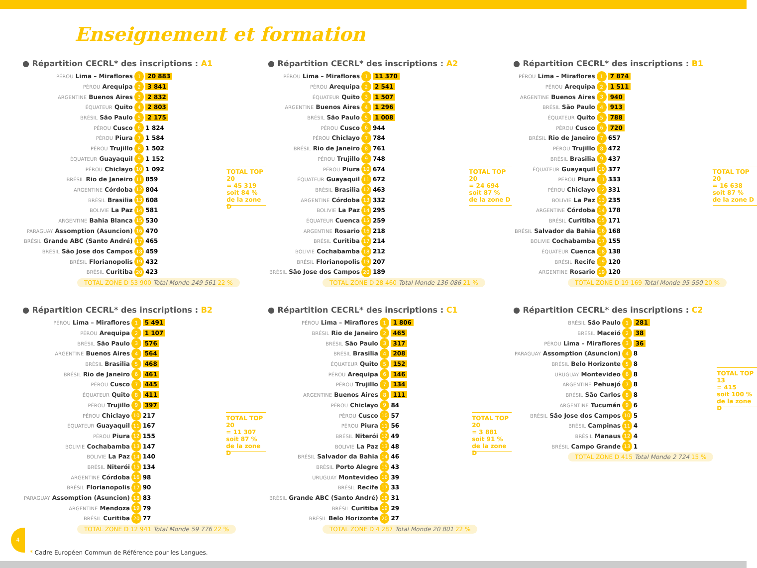Enseignement et formation
● Répartition CECRL* des inscriptions : A1
| PÉROU Lima – Miraflores | 1 | 20 883 |
| PÉROU Arequipa | 2 | 3 841 |
| ARGENTINE Buenos Aires | 3 | 2 832 |
| ÉQUATEUR Quito | 4 | 2 803 |
| BRÉSIL São Paulo | 5 | 2 175 |
| PÉROU Cusco | 6 | 1 824 |
| PÉROU Piura | 7 | 1 584 |
| PÉROU Trujillo | 8 | 1 502 |
| ÉQUATEUR Guayaquil | 9 | 1 152 |
| PÉROU Chiclayo | 10 | 1 092 |
| BRÉSIL Rio de Janeiro | 11 | 859 |
| ARGENTINE Córdoba | 12 | 804 |
| BRÉSIL Brasilia | 13 | 608 |
| BOLIVIE La Paz | 14 | 581 |
| ARGENTINE Bahia Blanca | 15 | 530 |
| PARAGUAY Assomption (Asuncion) | 16 | 470 |
| BRÉSIL Grande ABC (Santo André) | 17 | 465 |
| BRÉSIL São Jose dos Campos | 18 | 459 |
| BRÉSIL Florianopolis | 19 | 432 |
| BRÉSIL Curitiba | 20 | 423 |
TOTAL TOP 20
= 45 319
soit 84 %
de la zone D
TOTAL ZONE D 53 900 Total Monde 249 561 22 %
● Répartition CECRL* des inscriptions : A2
| PÉROU Lima – Miraflores | 1 | 11 370 |
| PÉROU Arequipa | 2 | 2 541 |
| ÉQUATEUR Quito | 3 | 1 507 |
| ARGENTINE Buenos Aires | 4 | 1 296 |
| BRÉSIL São Paulo | 5 | 1 008 |
| PÉROU Cusco | 6 | 944 |
| PÉROU Chiclayo | 7 | 784 |
| BRÉSIL Rio de Janeiro | 8 | 761 |
| PÉROU Trujillo | 9 | 748 |
| PÉROU Piura | 10 | 674 |
| ÉQUATEUR Guayaquil | 11 | 672 |
| BRÉSIL Brasilia | 12 | 463 |
| ARGENTINE Córdoba | 13 | 332 |
| BOLIVIE La Paz | 14 | 295 |
| ÉQUATEUR Cuenca | 15 | 259 |
| ARGENTINE Rosario | 16 | 218 |
| BRÉSIL Curitiba | 17 | 214 |
| BOLIVIE Cochabamba | 18 | 212 |
| BRÉSIL Florianopolis | 19 | 207 |
| BRÉSIL São Jose dos Campos | 20 | 189 |
TOTAL TOP 20
= 24 694
soit 87 %
de la zone D
TOTAL ZONE D 28 460 Total Monde 136 086 21 %
● Répartition CECRL* des inscriptions : B1
| PÉROU Lima – Miraflores | 1 | 7 874 |
| PÉROU Arequipa | 2 | 1 511 |
| ARGENTINE Buenos Aires | 3 | 940 |
| BRÉSIL São Paulo | 4 | 913 |
| ÉQUATEUR Quito | 5 | 788 |
| PÉROU Cusco | 6 | 720 |
| BRÉSIL Rio de Janeiro | 7 | 657 |
| PÉROU Trujillo | 8 | 472 |
| BRÉSIL Brasilia | 9 | 437 |
| ÉQUATEUR Guayaquil | 10 | 377 |
| PÉROU Piura | 11 | 333 |
| PÉROU Chiclayo | 12 | 331 |
| BOLIVIE La Paz | 13 | 235 |
| ARGENTINE Córdoba | 14 | 178 |
| BRÉSIL Curitiba | 15 | 171 |
| BRÉSIL Salvador da Bahia | 16 | 168 |
| BOLIVIE Cochabamba | 17 | 155 |
| ÉQUATEUR Cuenca | 18 | 138 |
| BRÉSIL Recife | 19 | 120 |
| ARGENTINE Rosario | 19 | 120 |
TOTAL TOP 20
= 16 638
soit 87 %
de la zone D
TOTAL ZONE D 19 169 Total Monde 95 550 20 %
● Répartition CECRL* des inscriptions : B2
| PÉROU Lima – Miraflores | 1 | 5 491 |
| PÉROU Arequipa | 2 | 1 107 |
| BRÉSIL São Paulo | 3 | 576 |
| ARGENTINE Buenos Aires | 4 | 564 |
| BRÉSIL Brasilia | 5 | 468 |
| BRÉSIL Rio de Janeiro | 6 | 461 |
| PÉROU Cusco | 7 | 445 |
| ÉQUATEUR Quito | 8 | 411 |
| PÉROU Trujillo | 9 | 397 |
| PÉROU Chiclayo | 10 | 217 |
| ÉQUATEUR Guayaquil | 11 | 167 |
| PÉROU Piura | 12 | 155 |
| BOLIVIE Cochabamba | 13 | 147 |
| BOLIVIE La Paz | 14 | 140 |
| BRÉSIL Niterói | 15 | 134 |
| ARGENTINE Córdoba | 16 | 98 |
| BRÉSIL Florianopolis | 17 | 90 |
| PARAGUAY Assomption (Asuncion) | 18 | 83 |
| ARGENTINE Mendoza | 19 | 79 |
| BRÉSIL Curitiba | 20 | 77 |
TOTAL TOP 20
= 11 307
soit 87 %
de la zone D
TOTAL ZONE D 12 941 Total Monde 59 776 22 %
● Répartition CECRL* des inscriptions : C1
| PÉROU Lima – Miraflores | 1 | 1 806 |
| BRÉSIL Rio de Janeiro | 2 | 465 |
| BRÉSIL São Paulo | 3 | 317 |
| BRÉSIL Brasilia | 4 | 208 |
| ÉQUATEUR Quito | 5 | 152 |
| PÉROU Arequipa | 6 | 146 |
| PÉROU Trujillo | 7 | 134 |
| ARGENTINE Buenos Aires | 8 | 111 |
| PÉROU Chiclayo | 9 | 84 |
| PÉROU Cusco | 10 | 57 |
| PÉROU Piura | 11 | 56 |
| BRÉSIL Niterói | 12 | 49 |
| BOLIVIE La Paz | 13 | 48 |
| BRÉSIL Salvador da Bahia | 14 | 46 |
| BRÉSIL Porto Alegre | 15 | 43 |
| URUGUAY Montevideo | 16 | 39 |
| BRÉSIL Recife | 17 | 33 |
| BRÉSIL Grande ABC (Santo André) | 18 | 31 |
| BRÉSIL Curitiba | 19 | 29 |
| BRÉSIL Belo Horizonte | 20 | 27 |
TOTAL TOP 20
= 3 881
soit 91 %
de la zone D
TOTAL ZONE D 4 287 Total Monde 20 801 22 %
● Répartition CECRL* des inscriptions : C2
| BRÉSIL São Paulo | 1 | 281 |
| BRÉSIL Maceió | 2 | 38 |
| PÉROU Lima – Miraflores | 3 | 36 |
| PARAGUAY Assomption (Asuncion) | 4 | 8 |
| BRÉSIL Belo Horizonte | 5 | 8 |
| URUGUAY Montevideo | 6 | 8 |
| ARGENTINE Pehuajó | 7 | 8 |
| BRÉSIL São Carlos | 8 | 8 |
| ARGENTINE Tucumán | 9 | 6 |
| BRÉSIL São Jose dos Campos | 10 | 5 |
| BRÉSIL Campinas | 11 | 4 |
| BRÉSIL Manaus | 12 | 4 |
| BRÉSIL Campo Grande | 13 | 1 |
TOTAL TOP 13
= 415
soit 100 %
de la zone D
TOTAL ZONE D 415 Total Monde 2 724 15 %
4
* Cadre Européen Commun de Référence pour les Langues.